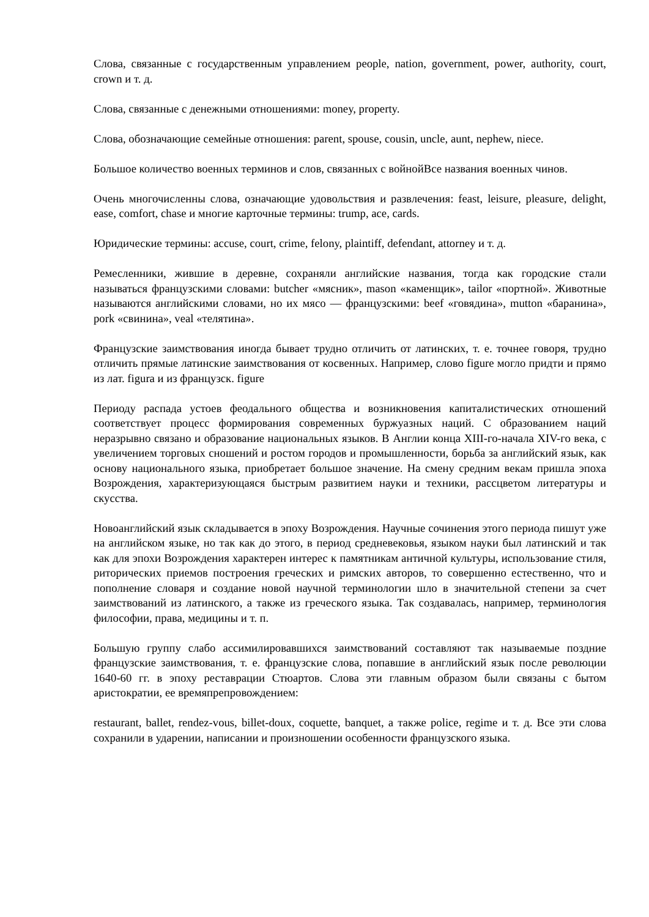Слова, связанные с государственным управлением people, nation, government, power, authority, court, crown и т. д.
Слова, связанные с денежными отношениями: money, property.
Слова, обозначающие семейные отношения: parent, spouse, cousin, uncle, aunt, nephew, niece.
Большое количество военных терминов и слов, связанных с войнойВсе названия военных чинов.
Очень многочисленны слова, означающие удовольствия и развлечения: feast, leisure, pleasure, delight, ease, comfort, chase и многие карточные термины: trump, ace, cards.
Юридические термины: accuse, court, crime, felony, plaintiff, defendant, attorney и т. д.
Ремесленники, жившие в деревне, сохраняли английские названия, тогда как городские стали называться французскими словами: butcher «мясник», mason «каменщик», tailor «портной». Животные называются английскими словами, но их мясо — французскими: beef «говядина», mutton «баранина», pork «свинина», veal «телятина».
Французские заимствования иногда бывает трудно отличить от латинских, т. е. точнее говоря, трудно отличить прямые латинские заимствования от косвенных. Например, слово figure могло придти и прямо из лат. figura и из французск. figure
Периоду распада устоев феодального общества и возникновения капиталистических отношений соответствует процесс формирования современных буржуазных наций. С образованием наций неразрывно связано и образование национальных языков. В Англии конца XIII-го-начала XIV-го века, с увеличением торговых сношений и ростом городов и промышленности, борьба за английский язык, как основу национального языка, приобретает большое значение. На смену средним векам пришла эпоха Возрождения, характеризующаяся быстрым развитием науки и техники, рассцветом литературы и скусства.
Новоанглийский язык складывается в эпоху Возрождения. Научные сочинения этого периода пишут уже на английском языке, но так как до этого, в период средневековья, языком науки был латинский и так как для эпохи Возрождения характерен интерес к памятникам античной культуры, использование стиля, риторических приемов построения греческих и римских авторов, то совершенно естественно, что и пополнение словаря и создание новой научной терминологии шло в значительной степени за счет заимствований из латинского, а также из греческого языка. Так создавалась, например, терминология философии, права, медицины и т. п.
Большую группу слабо ассимилировавшихся заимствований составляют так называемые поздние французские заимствования, т. е. французские слова, попавшие в английский язык после революции 1640-60 гг. в эпоху реставрации Стюартов. Слова эти главным образом были связаны с бытом аристократии, ее времяпрепровождением:
restaurant, ballet, rendez-vous, billet-doux, coquette, banquet, а также police, regime и т. д. Все эти слова сохранили в ударении, написании и произношении особенности французского языка.